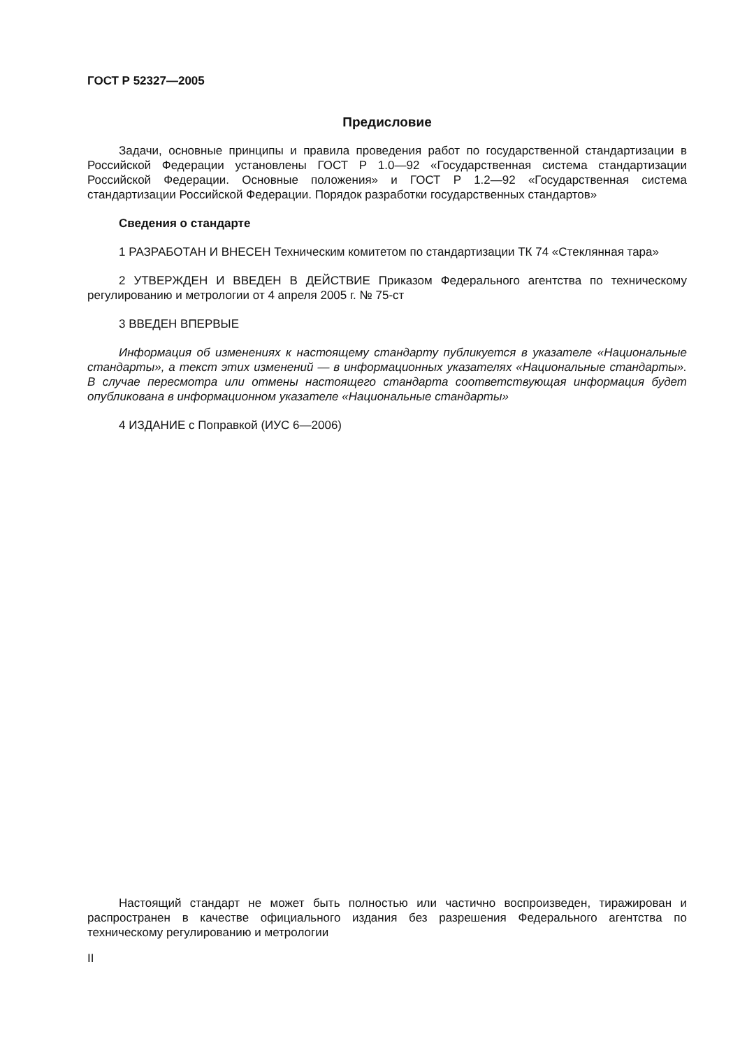ГОСТ Р 52327—2005
Предисловие
Задачи, основные принципы и правила проведения работ по государственной стандартизации в Российской Федерации установлены ГОСТ Р 1.0—92 «Государственная система стандартизации Российской Федерации. Основные положения» и ГОСТ Р 1.2—92 «Государственная система стандартизации Российской Федерации. Порядок разработки государственных стандартов»
Сведения о стандарте
1 РАЗРАБОТАН И ВНЕСЕН Техническим комитетом по стандартизации ТК 74 «Стеклянная тара»
2 УТВЕРЖДЕН И ВВЕДЕН В ДЕЙСТВИЕ Приказом Федерального агентства по техническому регулированию и метрологии от 4 апреля 2005 г. № 75-ст
3 ВВЕДЕН ВПЕРВЫЕ
Информация об изменениях к настоящему стандарту публикуется в указателе «Национальные стандарты», а текст этих изменений — в информационных указателях «Национальные стандарты». В случае пересмотра или отмены настоящего стандарта соответствующая информация будет опубликована в информационном указателе «Национальные стандарты»
4 ИЗДАНИЕ с Поправкой (ИУС 6—2006)
Настоящий стандарт не может быть полностью или частично воспроизведен, тиражирован и распространен в качестве официального издания без разрешения Федерального агентства по техническому регулированию и метрологии
II